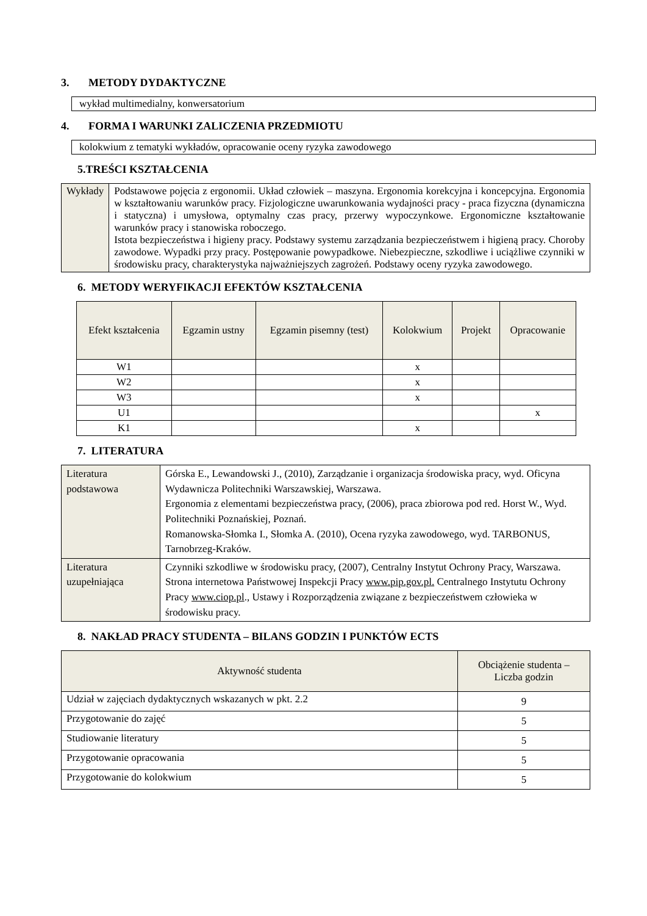3. METODY DYDAKTYCZNE
wykład multimedialny, konwersatorium
4. FORMA I WARUNKI ZALICZENIA PRZEDMIOTU
kolokwium z tematyki wykładów, opracowanie oceny ryzyka zawodowego
5.TREŚCI KSZTAŁCENIA
| Wykłady | Podstawowe pojęcia z ergonomii. Układ człowiek – maszyna. Ergonomia korekcyjna i koncepcyjna. Ergonomia w kształtowaniu warunków pracy. Fizjologiczne uwarunkowania wydajności pracy - praca fizyczna (dynamiczna i statyczna) i umysłowa, optymalny czas pracy, przerwy wypoczynkowe. Ergonomiczne kształtowanie warunków pracy i stanowiska roboczego. Istota bezpieczeństwa i higieny pracy. Podstawy systemu zarządzania bezpieczeństwem i higieną pracy. Choroby zawodowe. Wypadki przy pracy. Postępowanie powypadkowe. Niebezpieczne, szkodliwe i uciążliwe czynniki w środowisku pracy, charakterystyka najważniejszych zagrożeń. Podstawy oceny ryzyka zawodowego. |
6. METODY WERYFIKACJI EFEKTÓW KSZTAŁCENIA
| Efekt kształcenia | Egzamin ustny | Egzamin pisemny (test) | Kolokwium | Projekt | Opracowanie |
| --- | --- | --- | --- | --- | --- |
| W1 | | | x | | |
| W2 | | | x | | |
| W3 | | | x | | |
| U1 | | | | | x |
| K1 | | | x | | |
7. LITERATURA
| Literatura podstawowa | Górska E., Lewandowski J., (2010), Zarządzanie i organizacja środowiska pracy, wyd. Oficyna Wydawnicza Politechniki Warszawskiej, Warszawa. Ergonomia z elementami bezpieczeństwa pracy, (2006), praca zbiorowa pod red. Horst W., Wyd. Politechniki Poznańskiej, Poznań. Romanowska-Słomka I., Słomka A. (2010), Ocena ryzyka zawodowego, wyd. TARBONUS, Tarnobrzeg-Kraków. |
| Literatura uzupełniająca | Czynniki szkodliwe w środowisku pracy, (2007), Centralny Instytut Ochrony Pracy, Warszawa. Strona internetowa Państwowej Inspekcji Pracy www.pip.gov.pl. Centralnego Instytutu Ochrony Pracy www.ciop.pl ., Ustawy i Rozporządzenia związane z bezpieczeństwem człowieka w środowisku pracy. |
8. NAKŁAD PRACY STUDENTA – BILANS GODZIN I PUNKTÓW ECTS
| Aktywność studenta | Obciążenie studenta – Liczba godzin |
| --- | --- |
| Udział w zajęciach dydaktycznych wskazanych w pkt. 2.2 | 9 |
| Przygotowanie do zajęć | 5 |
| Studiowanie literatury | 5 |
| Przygotowanie opracowania | 5 |
| Przygotowanie do kolokwium | 5 |